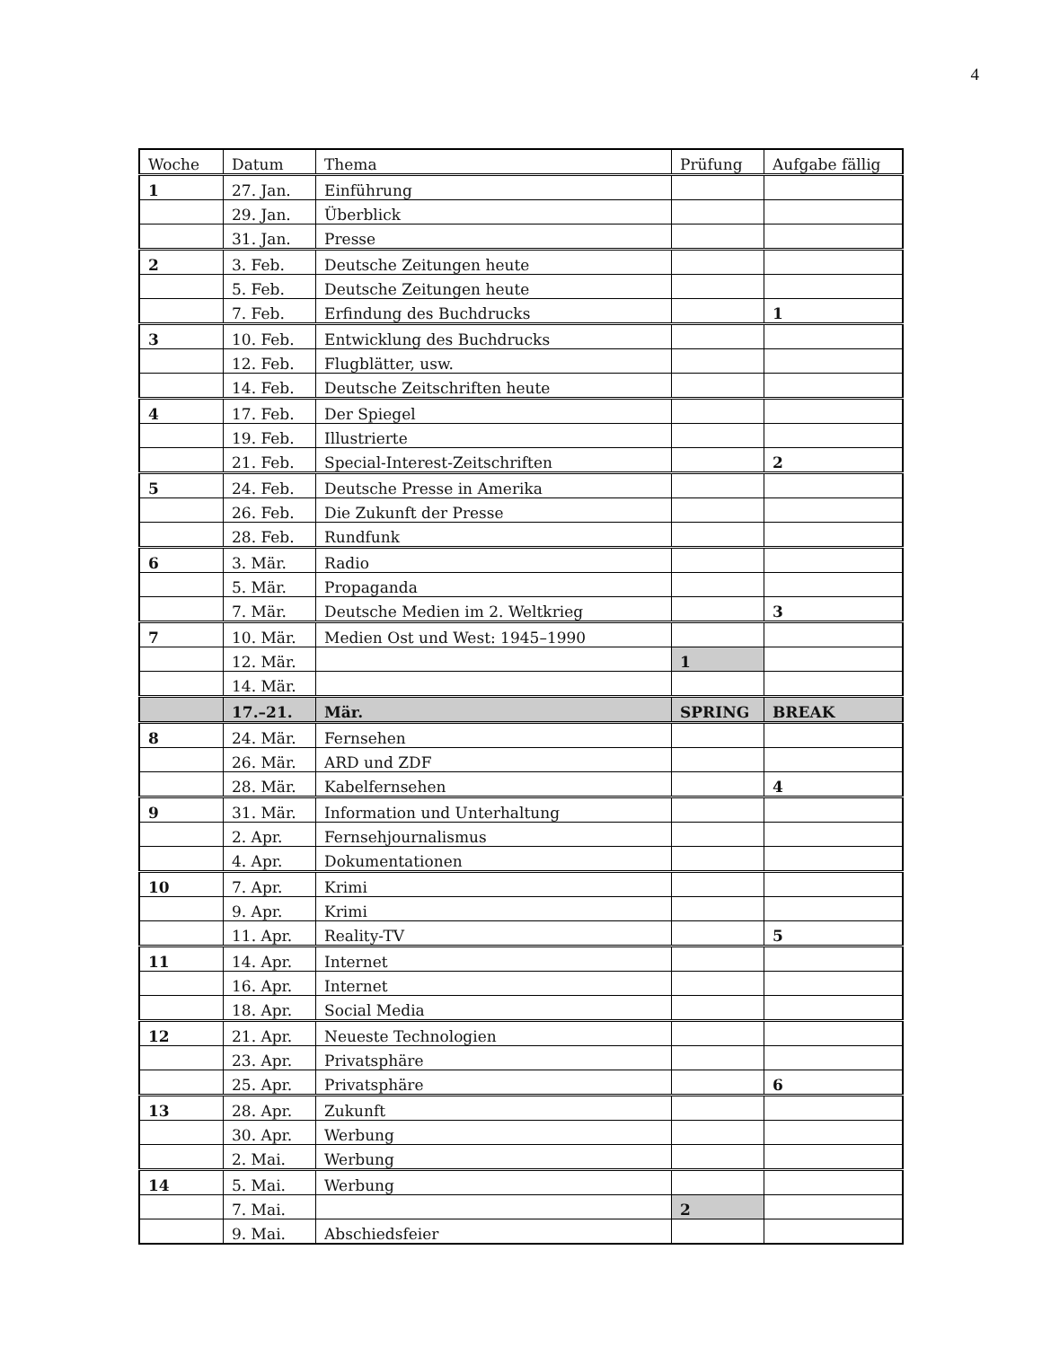4
| Woche | Datum | Thema | Prüfung | Aufgabe fällig |
| --- | --- | --- | --- | --- |
| 1 | 27. Jan. | Einführung | | |
| | 29. Jan. | Überblick | | |
| | 31. Jan. | Presse | | |
| 2 | 3. Feb. | Deutsche Zeitungen heute | | |
| | 5. Feb. | Deutsche Zeitungen heute | | |
| | 7. Feb. | Erfindung des Buchdrucks | | 1 |
| 3 | 10. Feb. | Entwicklung des Buchdrucks | | |
| | 12. Feb. | Flugblätter, usw. | | |
| | 14. Feb. | Deutsche Zeitschriften heute | | |
| 4 | 17. Feb. | Der Spiegel | | |
| | 19. Feb. | Illustrierte | | |
| | 21. Feb. | Special-Interest-Zeitschriften | | 2 |
| 5 | 24. Feb. | Deutsche Presse in Amerika | | |
| | 26. Feb. | Die Zukunft der Presse | | |
| | 28. Feb. | Rundfunk | | |
| 6 | 3. Mär. | Radio | | |
| | 5. Mär. | Propaganda | | |
| | 7. Mär. | Deutsche Medien im 2. Weltkrieg | | 3 |
| 7 | 10. Mär. | Medien Ost und West: 1945–1990 | | |
| | 12. Mär. | | 1 | |
| | 14. Mär. | | | |
| | 17.–21. | Mär. | SPRING | BREAK |
| 8 | 24. Mär. | Fernsehen | | |
| | 26. Mär. | ARD und ZDF | | |
| | 28. Mär. | Kabelfernsehen | | 4 |
| 9 | 31. Mär. | Information und Unterhaltung | | |
| | 2. Apr. | Fernsehjournalismus | | |
| | 4. Apr. | Dokumentationen | | |
| 10 | 7. Apr. | Krimi | | |
| | 9. Apr. | Krimi | | |
| | 11. Apr. | Reality-TV | | 5 |
| 11 | 14. Apr. | Internet | | |
| | 16. Apr. | Internet | | |
| | 18. Apr. | Social Media | | |
| 12 | 21. Apr. | Neueste Technologien | | |
| | 23. Apr. | Privatsphäre | | |
| | 25. Apr. | Privatsphäre | | 6 |
| 13 | 28. Apr. | Zukunft | | |
| | 30. Apr. | Werbung | | |
| | 2. Mai. | Werbung | | |
| 14 | 5. Mai. | Werbung | | |
| | 7. Mai. | | 2 | |
| | 9. Mai. | Abschiedsfeier | | |